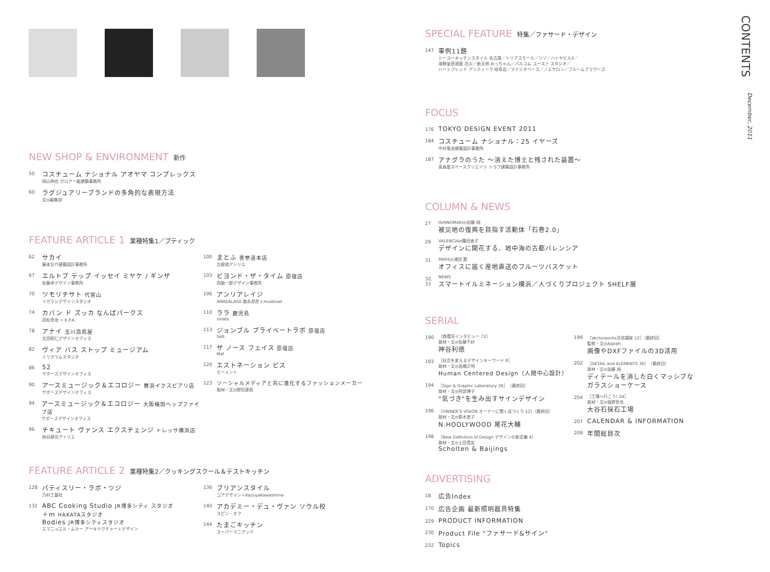CONTENTS
December, 2011
NEW SHOP & ENVIRONMENT 新作
50
コスチューム ナショナル アオヤマ コンプレックス
岡山伸也 ガロアー級建築事務所
60
ラグジュアリーブランドの多角的な表現方法
文◎編集部
FEATURE ARTICLE 1 業種特集1／ブティック
62
サカイ
藤本壮介建築設計事務所
67
エルトブ テップ イッセイ ミヤケ / ギンザ
佐藤卓デザイン事務所
70
ツモリチサト 代官山
イガラシデザインスタジオ
74
カバン ド ズッカ なんばパークス
武松幸治 + E.P.A.
78
アナイ 玉川高島屋
文田昭仁デザインオフィス
82
ヴィア バス ストップ ミュージアム
ミリグラムスタジオ
86
52
サポーズデザインオフィス
90
アースミュージック＆エコロジー 舞浜イクスピアリ店
サポーズデザインオフィス
94
アースミュージック＆エコロジー 大阪梅田ヘップファイブ店
サポーズデザインオフィス
96
チキュート ヴァンス エクスチェンジ トレッサ横浜店
柿谷耕司アトリエ
100
まとふ 表参道本店
吉柳満アトリエ
103
ビヨンド・ザ・タイム 原宿店
西脇一郎デザイン事務所
106
アンリアレイジ
ANREALAGE 森永邦彦＋mudsnail
110
ララ 鹿児島
sinato
113
ジョンブル プライベートラボ 原宿店
Salt.
117
ザ ノース フェイス 原宿店
Maf
120
エストネーション ビス
モーメント
123
ソーシャルメディアと共に進化するファッションメーカー
取材・文◎野田達哉
FEATURE ARTICLE 2 業種特集2／クッキングスクール＆テストキッチン
128
パティスリー・ラボ・ツジ
乃村工藝社
132
ABC Cooking Studio JR博多シティ スタジオ
＋m HAKATAスタジオ
Bodies JR博多シティスタジオ
エマニュエル・ムホー アーキテクチャー＋デザイン
136
ブリアンスタイル
コアデザイン＋KazuyaKawashima
140
アカデミー・デュ・ヴァン ソウル校
スピン・オフ
144
たまごキッチン
スーパーマニアック
SPECIAL FEATURE 特集／ファサード・デザイン
147
事例11題
トーヨーキッチンスタイル 名古屋／トリアスモール／リゾ／ハトヤビル3／
海鮮釜居酒屋 花火／新天地 みっちゃん／パルコム ユースト スタジオ／
ハートブレッド アンティーク 岐阜店／マテリオベース／ノエサロン／ブルームフラワーズ
FOCUS
176
TOKYO DESIGN EVENT 2011
184
コスチューム ナショナル：25 イヤーズ
中村竜治建築設計事務所
187
アナグラのうた 〜消えた博士と残された装置〜
髙島屋スペースクリエイツ トラフ建築設計事務所
COLUMN & NEWS
27
ISHINOMAKI◎加藤 純
被災地の復興を目指す活動体「石巻2.0」
29
VALENCIA◎篠田香子
デザインに開花する、地中海の古都バレンシア
31
PARIS◎浦田 薫
オフィスに届く産地直送のフルーツバスケット
32, 33
NEWS
スマートイルミネーション横浜／人づくりプロジェクト SHELF展
SERIAL
190
［商環況インタビュー 72］
取材・文◎佐藤千紗
神谷利徳
193
［社会を変えるデザインキーワード 8］
取材・文◎高橋正明
Human Centered Design（人間中心設計）
194
［Sign & Graphic Laboratory 36］（最終回）
取材・文◎阿部博子
"気づき"を生み出すサインデザイン
196
［OWNER'S VISION オーナーに聞く店づくり 12］（最終回）
取材・文◎鈴木里子
N.HOOLYWOOD 尾花大輔
198
［New Definition of Design デザインの新定義 4］
取材・文◎土田貴宏
Scholten & Baijings
199
［Vectorworks活用講座 12］（最終回）
監修・文◎Aiprah
画像やDXFファイルの3D活用
202
［DETAIL and ELEMENTS 36］（最終回）
取材・文◎加藤 純
ディテールを消した白くマッシブな
ガラスショーケース
204
［工場へ行こう! 24］
取材・文◎塩野哲也
大谷石採石工場
207
CALENDAR & INFORMATION
209
年間総目次
ADVERTISING
18
広告Index
170
広告企画 最新照明器具特集
229
PRODUCT INFORMATION
230
Product File "ファサード&サイン"
232
Topics